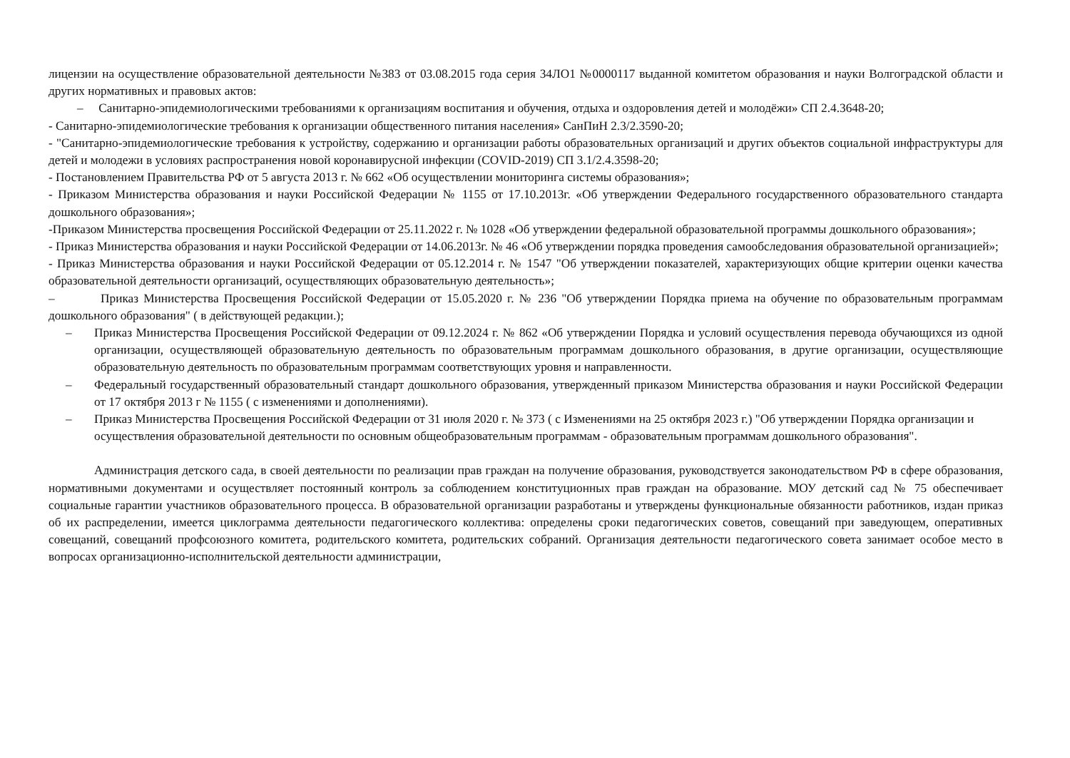лицензии на осуществление образовательной деятельности №383 от 03.08.2015 года серия 34ЛО1 №0000117 выданной комитетом образования и науки Волгоградской области и других нормативных и правовых актов:
– Санитарно-эпидемиологическими требованиями к организациям воспитания и обучения, отдыха и оздоровления детей и молодёжи» СП 2.4.3648-20;
- Санитарно-эпидемиологические требования к организации общественного питания населения» СанПиН 2.3/2.3590-20;
- "Санитарно-эпидемиологические требования к устройству, содержанию и организации работы образовательных организаций и других объектов социальной инфраструктуры для детей и молодежи в условиях распространения новой коронавирусной инфекции (COVID-2019) СП 3.1/2.4.3598-20;
- Постановлением Правительства РФ от 5 августа 2013 г. № 662 «Об осуществлении мониторинга системы образования»;
- Приказом Министерства образования и науки Российской Федерации № 1155 от 17.10.2013г. «Об утверждении Федерального государственного образовательного стандарта дошкольного образования»;
-Приказом Министерства просвещения Российской Федерации от 25.11.2022 г. № 1028 «Об утверждении федеральной образовательной программы дошкольного образования»;
- Приказ Министерства образования и науки Российской Федерации от 14.06.2013г. № 46 «Об утверждении порядка проведения самообследования образовательной организацией»;
- Приказ Министерства образования и науки Российской Федерации от 05.12.2014 г. № 1547 "Об утверждении показателей, характеризующих общие критерии оценки качества образовательной деятельности организаций, осуществляющих образовательную деятельность»;
– Приказ Министерства Просвещения Российской Федерации от 15.05.2020 г. № 236 "Об утверждении Порядка приема на обучение по образовательным программам дошкольного образования" ( в действующей редакции.);
– Приказ Министерства Просвещения Российской Федерации от 09.12.2024 г. № 862 «Об утверждении Порядка и условий осуществления перевода обучающихся из одной организации, осуществляющей образовательную деятельность по образовательным программам дошкольного образования, в другие организации, осуществляющие образовательную деятельность по образовательным программам соответствующих уровня и направленности.
– Федеральный государственный образовательный стандарт дошкольного образования, утвержденный приказом Министерства образования и науки Российской Федерации от 17 октября 2013 г № 1155 ( с изменениями и дополнениями).
– Приказ Министерства Просвещения Российской Федерации от 31 июля 2020 г. № 373 ( с Изменениями на 25 октября 2023 г.) "Об утверждении Порядка организации и осуществления образовательной деятельности по основным общеобразовательным программам - образовательным программам дошкольного образования".
Администрация детского сада, в своей деятельности по реализации прав граждан на получение образования, руководствуется законодательством РФ в сфере образования, нормативными документами и осуществляет постоянный контроль за соблюдением конституционных прав граждан на образование. МОУ детский сад № 75 обеспечивает социальные гарантии участников образовательного процесса. В образовательной организации разработаны и утверждены функциональные обязанности работников, издан приказ об их распределении, имеется циклограмма деятельности педагогического коллектива: определены сроки педагогических советов, совещаний при заведующем, оперативных совещаний, совещаний профсоюзного комитета, родительского комитета, родительских собраний. Организация деятельности педагогического совета занимает особое место в вопросах организационно-исполнительской деятельности администрации,